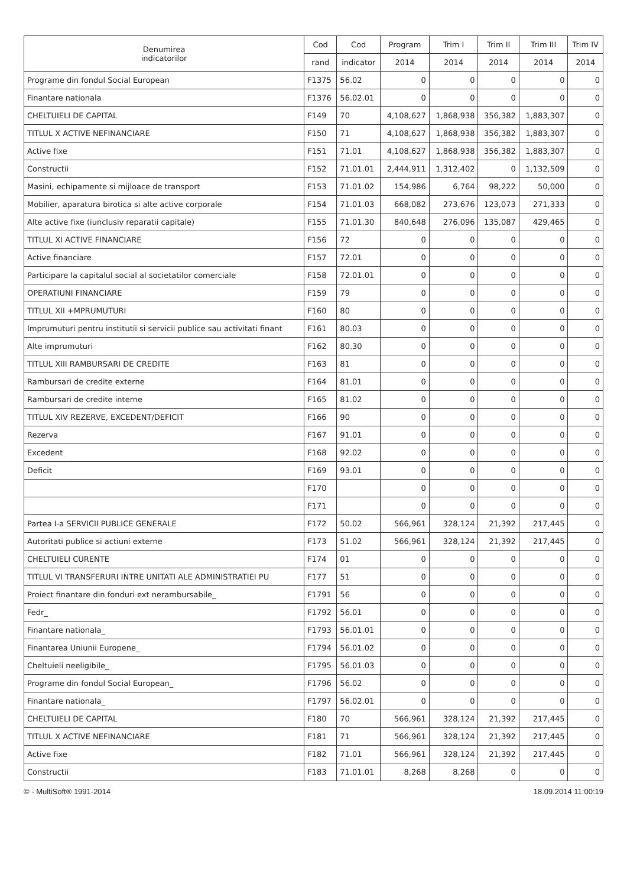| Denumirea indicatorilor | Cod | Cod | Program | Trim I | Trim II | Trim III | Trim IV |
| --- | --- | --- | --- | --- | --- | --- | --- |
| | rand | indicator | 2014 | 2014 | 2014 | 2014 | 2014 |
| Programe din fondul Social European | F1375 | 56.02 | 0 | 0 | 0 | 0 | 0 |
| Finantare nationala | F1376 | 56.02.01 | 0 | 0 | 0 | 0 | 0 |
| CHELTUIELI DE CAPITAL | F149 | 70 | 4,108,627 | 1,868,938 | 356,382 | 1,883,307 | 0 |
| TITLUL X ACTIVE NEFINANCIARE | F150 | 71 | 4,108,627 | 1,868,938 | 356,382 | 1,883,307 | 0 |
| Active fixe | F151 | 71.01 | 4,108,627 | 1,868,938 | 356,382 | 1,883,307 | 0 |
| Constructii | F152 | 71.01.01 | 2,444,911 | 1,312,402 | 0 | 1,132,509 | 0 |
| Masini, echipamente si mijloace de transport | F153 | 71.01.02 | 154,986 | 6,764 | 98,222 | 50,000 | 0 |
| Mobilier, aparatura birotica si alte active corporale | F154 | 71.01.03 | 668,082 | 273,676 | 123,073 | 271,333 | 0 |
| Alte active fixe (iunclusiv reparatii capitale) | F155 | 71.01.30 | 840,648 | 276,096 | 135,087 | 429,465 | 0 |
| TITLUL XI ACTIVE FINANCIARE | F156 | 72 | 0 | 0 | 0 | 0 | 0 |
| Active financiare | F157 | 72.01 | 0 | 0 | 0 | 0 | 0 |
| Participare la capitalul social al societatilor comerciale | F158 | 72.01.01 | 0 | 0 | 0 | 0 | 0 |
| OPERATIUNI FINANCIARE | F159 | 79 | 0 | 0 | 0 | 0 | 0 |
| TITLUL XII +MPRUMUTURI | F160 | 80 | 0 | 0 | 0 | 0 | 0 |
| Imprumuturi pentru institutii si servicii publice sau activitati finant | F161 | 80.03 | 0 | 0 | 0 | 0 | 0 |
| Alte imprumuturi | F162 | 80.30 | 0 | 0 | 0 | 0 | 0 |
| TITLUL XIII RAMBURSARI DE CREDITE | F163 | 81 | 0 | 0 | 0 | 0 | 0 |
| Rambursari de credite externe | F164 | 81.01 | 0 | 0 | 0 | 0 | 0 |
| Rambursari de credite interne | F165 | 81.02 | 0 | 0 | 0 | 0 | 0 |
| TITLUL XIV REZERVE, EXCEDENT/DEFICIT | F166 | 90 | 0 | 0 | 0 | 0 | 0 |
| Rezerva | F167 | 91.01 | 0 | 0 | 0 | 0 | 0 |
| Excedent | F168 | 92.02 | 0 | 0 | 0 | 0 | 0 |
| Deficit | F169 | 93.01 | 0 | 0 | 0 | 0 | 0 |
| | F170 | | 0 | 0 | 0 | 0 | 0 |
| | F171 | | 0 | 0 | 0 | 0 | 0 |
| Partea I-a SERVICII PUBLICE GENERALE | F172 | 50.02 | 566,961 | 328,124 | 21,392 | 217,445 | 0 |
| Autoritati publice si actiuni externe | F173 | 51.02 | 566,961 | 328,124 | 21,392 | 217,445 | 0 |
| CHELTUIELI CURENTE | F174 | 01 | 0 | 0 | 0 | 0 | 0 |
| TITLUL VI TRANSFERURI INTRE UNITATI ALE ADMINISTRATIEI PU | F177 | 51 | 0 | 0 | 0 | 0 | 0 |
| Proiect finantare din fonduri ext nerambursabile_ | F1791 | 56 | 0 | 0 | 0 | 0 | 0 |
| Fedr_ | F1792 | 56.01 | 0 | 0 | 0 | 0 | 0 |
| Finantare nationala_ | F1793 | 56.01.01 | 0 | 0 | 0 | 0 | 0 |
| Finantarea Uniunii Europene_ | F1794 | 56.01.02 | 0 | 0 | 0 | 0 | 0 |
| Cheltuieli neeligibile_ | F1795 | 56.01.03 | 0 | 0 | 0 | 0 | 0 |
| Programe din fondul Social European_ | F1796 | 56.02 | 0 | 0 | 0 | 0 | 0 |
| Finantare nationala_ | F1797 | 56.02.01 | 0 | 0 | 0 | 0 | 0 |
| CHELTUIELI DE CAPITAL | F180 | 70 | 566,961 | 328,124 | 21,392 | 217,445 | 0 |
| TITLUL X ACTIVE NEFINANCIARE | F181 | 71 | 566,961 | 328,124 | 21,392 | 217,445 | 0 |
| Active fixe | F182 | 71.01 | 566,961 | 328,124 | 21,392 | 217,445 | 0 |
| Constructii | F183 | 71.01.01 | 8,268 | 8,268 | 0 | 0 | 0 |
© - MultiSoft® 1991-2014 18.09.2014 11:00:19